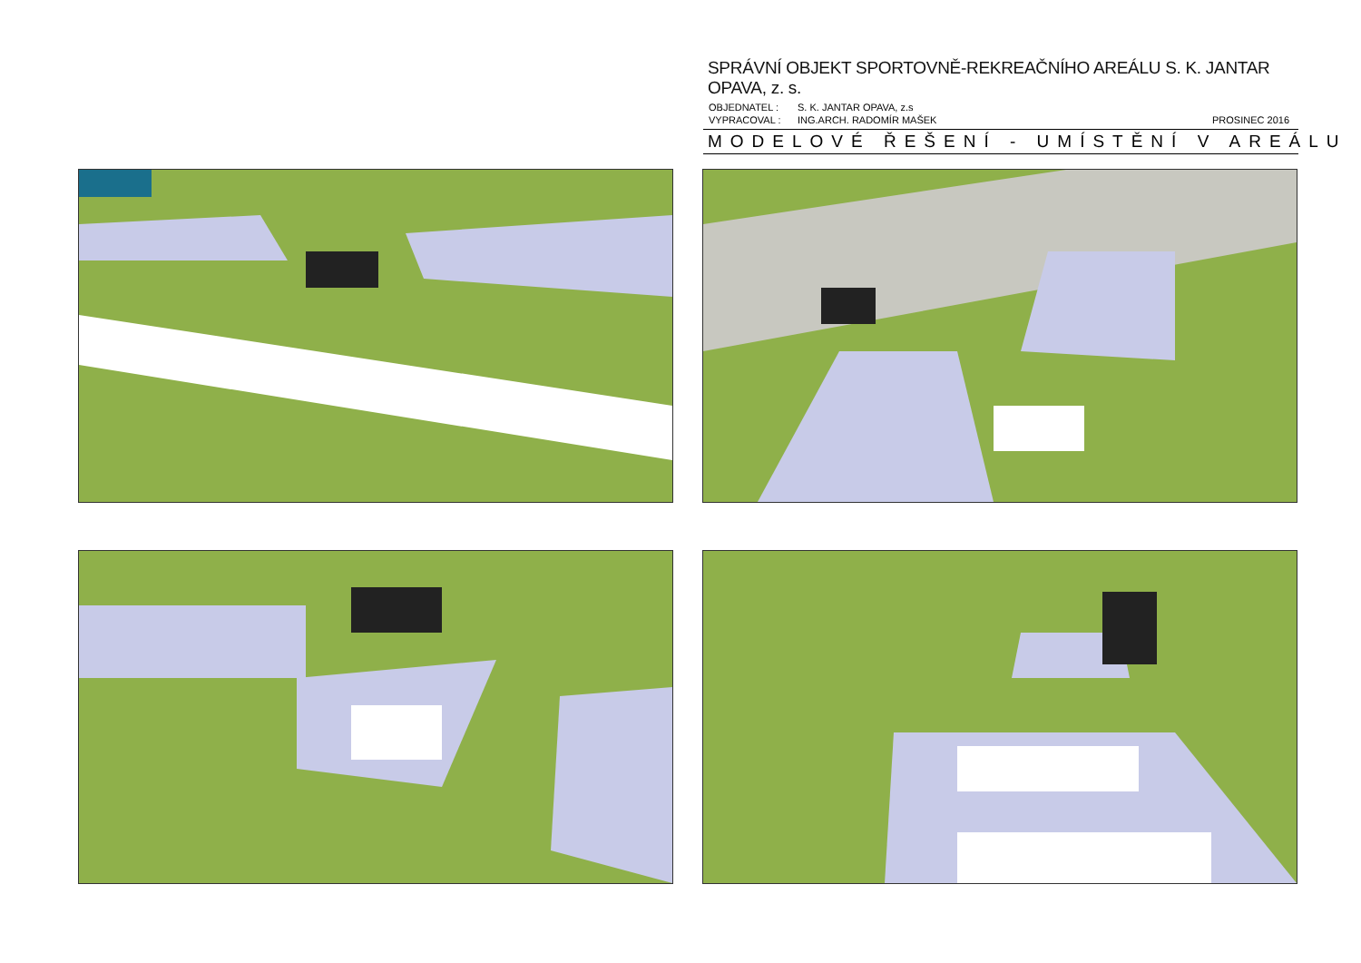SPRÁVNÍ OBJEKT SPORTOVNĚ-REKREAČNÍHO AREÁLU S. K. JANTAR OPAVA, z. s.
OBJEDNATEL : S. K. JANTAR OPAVA, z.s
VYPRACOVAL : ING.ARCH. RADOMÍR MAŠEK PROSINEC 2016
MODELOVÉ ŘEŠENÍ - UMÍSTĚNÍ V AREÁLU